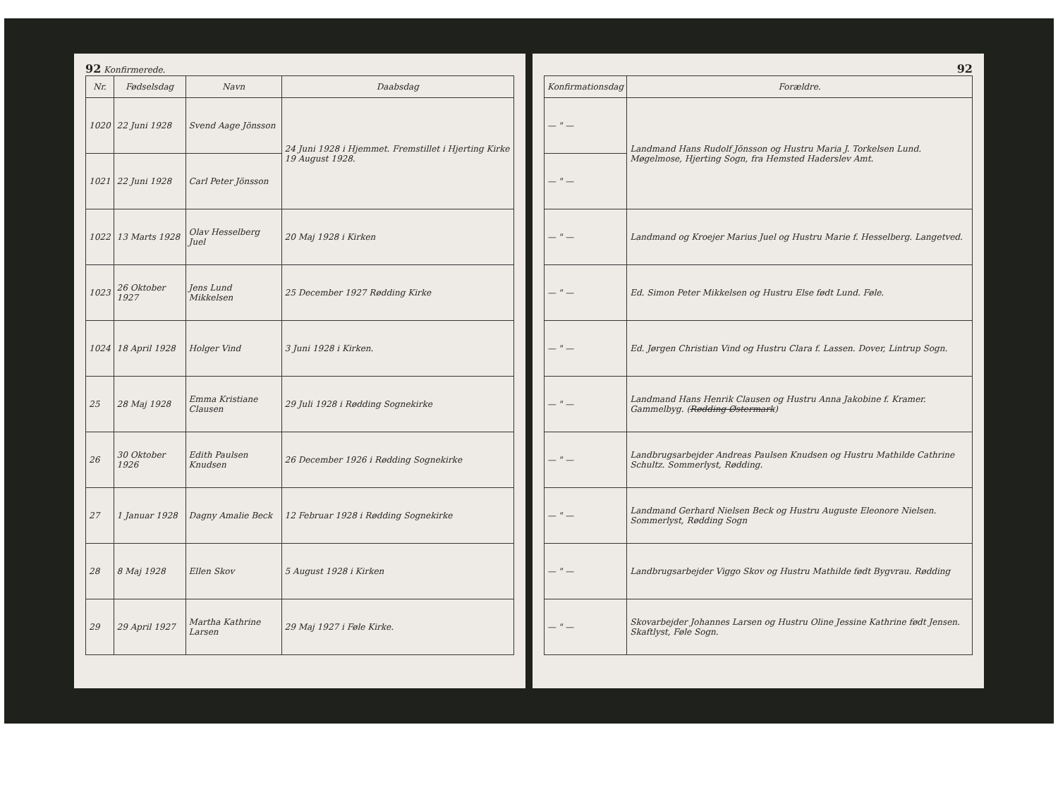92 Konfirmerede.
| Nr. | Fødselsdag | Navn | Daabsdag |
| --- | --- | --- | --- |
| 1020 | 22 Juni 1928 | Svend Aage Jönsson | 24 Juni 1928 i Hjemmet. Fremstillet i Hjerting Kirke 19 August 1928. |
| 1021 | 22 Juni 1928 | Carl Peter Jönsson | |
| 1022 | 13 Marts 1928 | Olav Hesselberg Juel | 20 Maj 1928 i Kirken |
| 1023 | 26 Oktober 1927 | Jens Lund Mikkelsen | 25 December 1927 Rødding Kirke |
| 1024 | 18 April 1928 | Holger Vind | 3 Juni 1928 i Kirken. |
| 25 | 28 Maj 1928 | Emma Kristiane Clausen | 29 Juli 1928 i Rødding Sognekirke |
| 26 | 30 Oktober 1926 | Edith Paulsen Knudsen | 26 December 1926 i Rødding Sognekirke |
| 27 | 1 Januar 1928 | Dagny Amalie Beck | 12 Februar 1928 i Rødding Sognekirke |
| 28 | 8 Maj 1928 | Ellen Skov | 5 August 1928 i Kirken |
| 29 | 29 April 1927 | Martha Kathrine Larsen | 29 Maj 1927 i Føle Kirke. |
92
| Konfirmationsdag | Forældre. |
| --- | --- |
| — " — | Landmand Hans Rudolf Jönsson og Hustru Maria J. Torkelsen Lund. Møgelmose, Hjerting Sogn, fra Hemsted Haderslev Amt. |
| — " — | |
| — " — | Landmand og Kroejer Marius Juel og Hustru Marie f. Hesselberg. Langetved. |
| — " — | Ed. Simon Peter Mikkelsen og Hustru Else født Lund. Føle. |
| — " — | Ed. Jørgen Christian Vind og Hustru Clara f. Lassen. Dover, Lintrup Sogn. |
| — " — | Landmand Hans Henrik Clausen og Hustru Anna Jakobine f. Kramer. Gammelbyg. ( Rødding Østermark ) |
| — " — | Landbrugsarbejder Andreas Paulsen Knudsen og Hustru Mathilde Cathrine Schultz. Sommerlyst, Rødding. |
| — " — | Landmand Gerhard Nielsen Beck og Hustru Auguste Eleonore Nielsen. Sommerlyst, Rødding Sogn |
| — " — | Landbrugsarbejder Viggo Skov og Hustru Mathilde født Bygvrau. Rødding |
| — " — | Skovarbejder Johannes Larsen og Hustru Oline Jessine Kathrine født Jensen. Skaftlyst, Føle Sogn. |